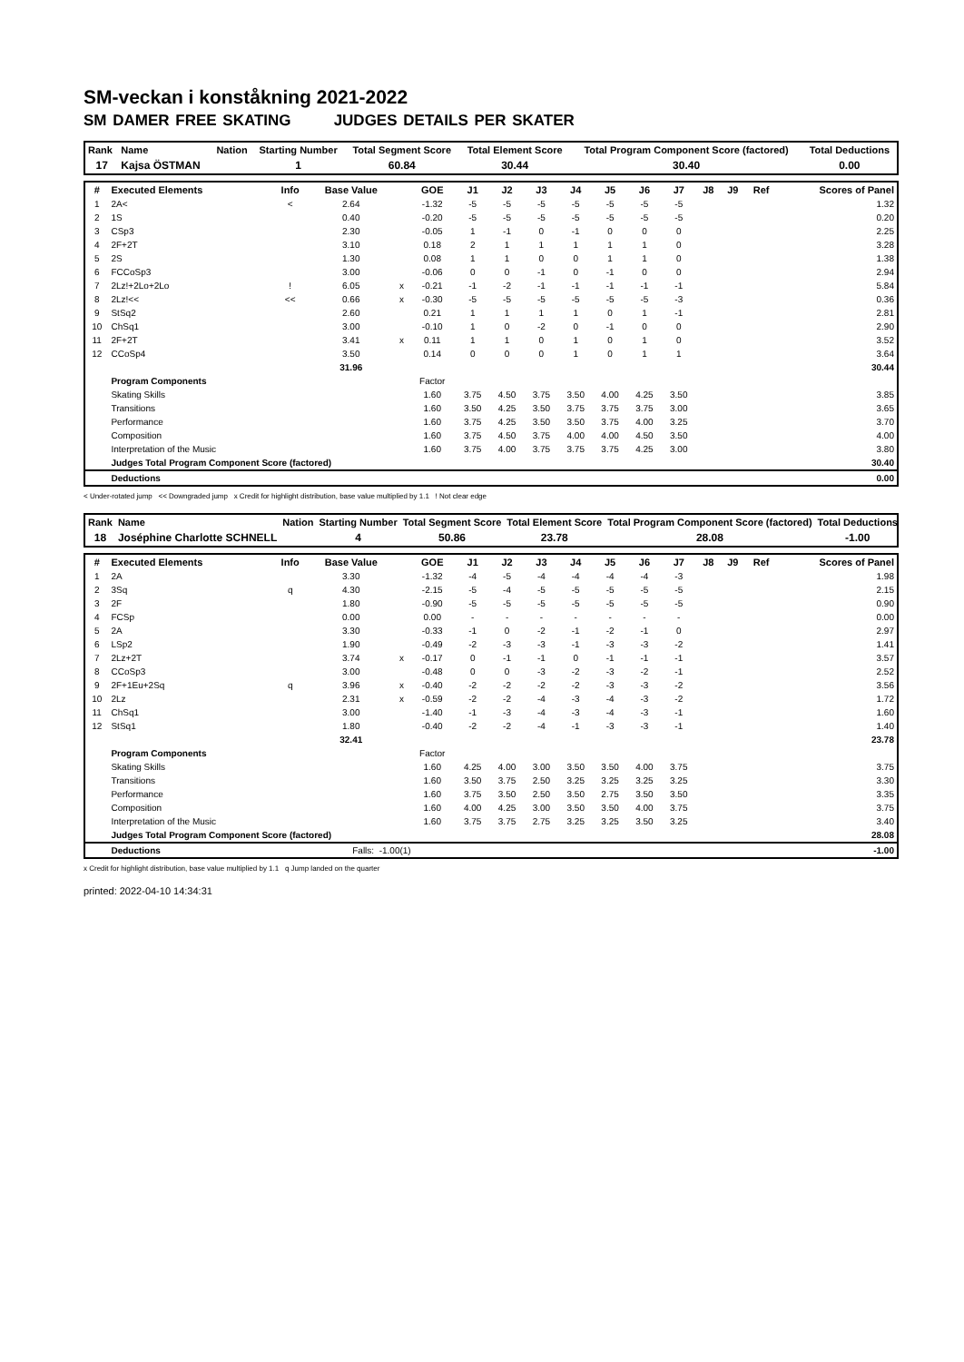SM-veckan i konståkning 2021-2022
SM DAMER FREE SKATING JUDGES DETAILS PER SKATER
| Rank | Name | Nation | Starting Number | Total Segment Score | Total Element Score | Total Program Component Score (factored) | Total Deductions |
| --- | --- | --- | --- | --- | --- | --- | --- |
| 17 | Kajsa ÖSTMAN | | 1 | 60.84 | 30.44 | 30.40 | 0.00 |
| # | Executed Elements | Info | Base Value | | GOE | J1 | J2 | J3 | J4 | J5 | J6 | J7 | J8 | J9 | Ref | Scores of Panel |
| --- | --- | --- | --- | --- | --- | --- | --- | --- | --- | --- | --- | --- | --- | --- | --- | --- |
| 1 | 2A< | < | 2.64 | | -1.32 | -5 | -5 | -5 | -5 | -5 | -5 | -5 | | | | 1.32 |
| 2 | 1S | | 0.40 | | -0.20 | -5 | -5 | -5 | -5 | -5 | -5 | -5 | | | | 0.20 |
| 3 | CSp3 | | 2.30 | | -0.05 | 1 | -1 | 0 | -1 | 0 | 0 | 0 | | | | 2.25 |
| 4 | 2F+2T | | 3.10 | | 0.18 | 2 | 1 | 1 | 1 | 1 | 1 | 0 | | | | 3.28 |
| 5 | 2S | | 1.30 | | 0.08 | 1 | 1 | 0 | 0 | 1 | 1 | 0 | | | | 1.38 |
| 6 | FCCoSp3 | | 3.00 | | -0.06 | 0 | 0 | -1 | 0 | -1 | 0 | 0 | | | | 2.94 |
| 7 | 2Lz!+2Lo+2Lo | ! | 6.05 | x | -0.21 | -1 | -2 | -1 | -1 | -1 | -1 | -1 | | | | 5.84 |
| 8 | 2Lz!<< | << | 0.66 | x | -0.30 | -5 | -5 | -5 | -5 | -5 | -5 | -3 | | | | 0.36 |
| 9 | StSq2 | | 2.60 | | 0.21 | 1 | 1 | 1 | 1 | 0 | 1 | -1 | | | | 2.81 |
| 10 | ChSq1 | | 3.00 | | -0.10 | 1 | 0 | -2 | 0 | -1 | 0 | 0 | | | | 2.90 |
| 11 | 2F+2T | | 3.41 | x | 0.11 | 1 | 1 | 0 | 1 | 0 | 1 | 0 | | | | 3.52 |
| 12 | CCoSp4 | | 3.50 | | 0.14 | 0 | 0 | 0 | 1 | 0 | 1 | 1 | | | | 3.64 |
| | | | 31.96 | | | | | | | | | | | | | 30.44 |
| | Program Components | | | | Factor | | | | | | | | | | | |
| | Skating Skills | | | | 1.60 | 3.75 | 4.50 | 3.75 | 3.50 | 4.00 | 4.25 | 3.50 | | | | 3.85 |
| | Transitions | | | | 1.60 | 3.50 | 4.25 | 3.50 | 3.75 | 3.75 | 3.75 | 3.00 | | | | 3.65 |
| | Performance | | | | 1.60 | 3.75 | 4.25 | 3.50 | 3.50 | 3.75 | 4.00 | 3.25 | | | | 3.70 |
| | Composition | | | | 1.60 | 3.75 | 4.50 | 3.75 | 4.00 | 4.00 | 4.50 | 3.50 | | | | 4.00 |
| | Interpretation of the Music | | | | 1.60 | 3.75 | 4.00 | 3.75 | 3.75 | 3.75 | 4.25 | 3.00 | | | | 3.80 |
| | Judges Total Program Component Score (factored) | | | | | | | | | | | | | | | 30.40 |
| | Deductions | | | | | | | | | | | | | | | 0.00 |
< Under-rotated jump << Downgraded jump x Credit for highlight distribution, base value multiplied by 1.1 ! Not clear edge
| Rank | Name | Nation | Starting Number | Total Segment Score | Total Element Score | Total Program Component Score (factored) | Total Deductions |
| --- | --- | --- | --- | --- | --- | --- | --- |
| 18 | Joséphine Charlotte SCHNELL | | 4 | 50.86 | 23.78 | 28.08 | -1.00 |
| # | Executed Elements | Info | Base Value | | GOE | J1 | J2 | J3 | J4 | J5 | J6 | J7 | J8 | J9 | Ref | Scores of Panel |
| --- | --- | --- | --- | --- | --- | --- | --- | --- | --- | --- | --- | --- | --- | --- | --- | --- |
| 1 | 2A | | 3.30 | | -1.32 | -4 | -5 | -4 | -4 | -4 | -4 | -3 | | | | 1.98 |
| 2 | 3Sq | q | 4.30 | | -2.15 | -5 | -4 | -5 | -5 | -5 | -5 | -5 | | | | 2.15 |
| 3 | 2F | | 1.80 | | -0.90 | -5 | -5 | -5 | -5 | -5 | -5 | -5 | | | | 0.90 |
| 4 | FCSp | | 0.00 | | 0.00 | - | - | - | - | - | - | - | | | | 0.00 |
| 5 | 2A | | 3.30 | | -0.33 | -1 | 0 | -2 | -1 | -2 | -1 | 0 | | | | 2.97 |
| 6 | LSp2 | | 1.90 | | -0.49 | -2 | -3 | -3 | -1 | -3 | -3 | -2 | | | | 1.41 |
| 7 | 2Lz+2T | | 3.74 | x | -0.17 | 0 | -1 | -1 | 0 | -1 | -1 | -1 | | | | 3.57 |
| 8 | CCoSp3 | | 3.00 | | -0.48 | 0 | 0 | -3 | -2 | -3 | -2 | -1 | | | | 2.52 |
| 9 | 2F+1Eu+2Sq | q | 3.96 | x | -0.40 | -2 | -2 | -2 | -2 | -3 | -3 | -2 | | | | 3.56 |
| 10 | 2Lz | | 2.31 | x | -0.59 | -2 | -2 | -4 | -3 | -4 | -3 | -2 | | | | 1.72 |
| 11 | ChSq1 | | 3.00 | | -1.40 | -1 | -3 | -4 | -3 | -4 | -3 | -1 | | | | 1.60 |
| 12 | StSq1 | | 1.80 | | -0.40 | -2 | -2 | -4 | -1 | -3 | -3 | -1 | | | | 1.40 |
| | | | 32.41 | | | | | | | | | | | | | 23.78 |
| | Program Components | | | | Factor | | | | | | | | | | | |
| | Skating Skills | | | | 1.60 | 4.25 | 4.00 | 3.00 | 3.50 | 3.50 | 4.00 | 3.75 | | | | 3.75 |
| | Transitions | | | | 1.60 | 3.50 | 3.75 | 2.50 | 3.25 | 3.25 | 3.25 | 3.25 | | | | 3.30 |
| | Performance | | | | 1.60 | 3.75 | 3.50 | 2.50 | 3.50 | 2.75 | 3.50 | 3.50 | | | | 3.35 |
| | Composition | | | | 1.60 | 4.00 | 4.25 | 3.00 | 3.50 | 3.50 | 4.00 | 3.75 | | | | 3.75 |
| | Interpretation of the Music | | | | 1.60 | 3.75 | 3.75 | 2.75 | 3.25 | 3.25 | 3.50 | 3.25 | | | | 3.40 |
| | Judges Total Program Component Score (factored) | | | | | | | | | | | | | | | 28.08 |
| | Deductions | | Falls: -1.00(1) | | | | | | | | | | | | | -1.00 |
x Credit for highlight distribution, base value multiplied by 1.1 q Jump landed on the quarter
printed: 2022-04-10 14:34:31